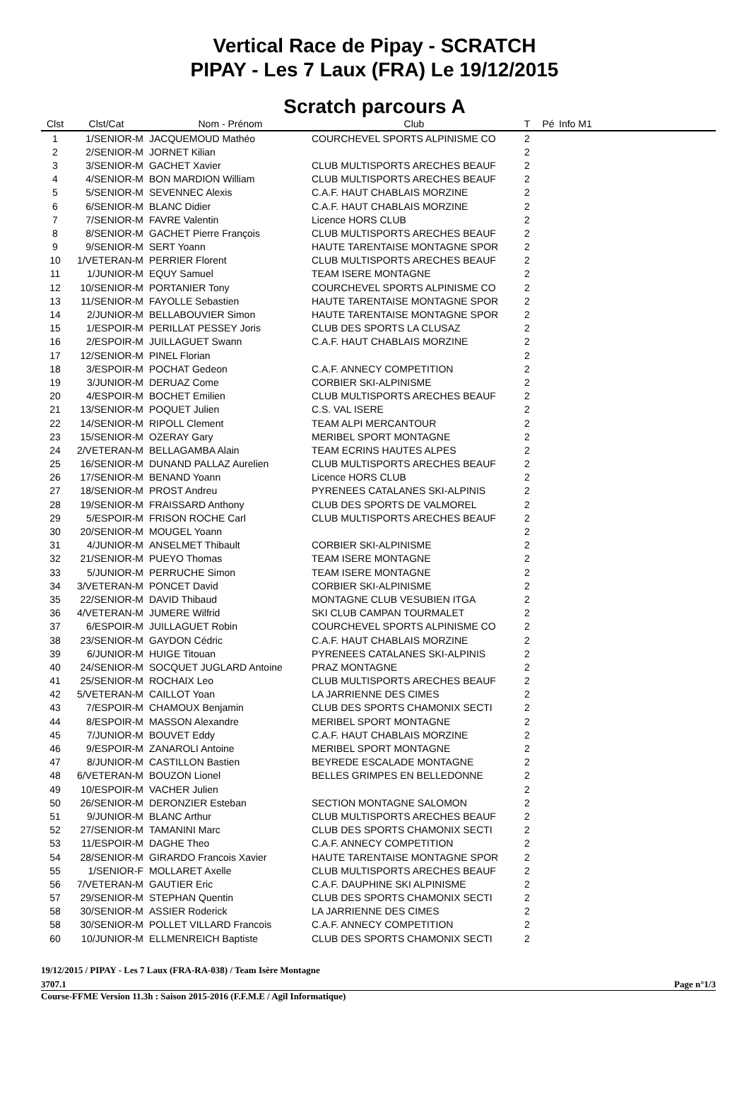Vertical Race de Pipay - SCRATCH
PIPAY - Les 7 Laux (FRA) Le 19/12/2015
Scratch parcours A
| Clst | Clst/Cat | Nom - Prénom | Club | T | Pé | Info M1 |
| --- | --- | --- | --- | --- | --- | --- |
| 1 | 1/SENIOR-M | JACQUEMOUD Mathéo | COURCHEVEL SPORTS ALPINISME CO | 2 | | |
| 2 | 2/SENIOR-M | JORNET Kilian | | 2 | | |
| 3 | 3/SENIOR-M | GACHET Xavier | CLUB MULTISPORTS ARECHES BEAUF | 2 | | |
| 4 | 4/SENIOR-M | BON MARDION William | CLUB MULTISPORTS ARECHES BEAUF | 2 | | |
| 5 | 5/SENIOR-M | SEVENNEC Alexis | C.A.F. HAUT CHABLAIS MORZINE | 2 | | |
| 6 | 6/SENIOR-M | BLANC Didier | C.A.F. HAUT CHABLAIS MORZINE | 2 | | |
| 7 | 7/SENIOR-M | FAVRE Valentin | Licence HORS CLUB | 2 | | |
| 8 | 8/SENIOR-M | GACHET Pierre François | CLUB MULTISPORTS ARECHES BEAUF | 2 | | |
| 9 | 9/SENIOR-M | SERT Yoann | HAUTE TARENTAISE MONTAGNE SPOR | 2 | | |
| 10 | 1/VETERAN-M | PERRIER Florent | CLUB MULTISPORTS ARECHES BEAUF | 2 | | |
| 11 | 1/JUNIOR-M | EQUY Samuel | TEAM ISERE MONTAGNE | 2 | | |
| 12 | 10/SENIOR-M | PORTANIER Tony | COURCHEVEL SPORTS ALPINISME CO | 2 | | |
| 13 | 11/SENIOR-M | FAYOLLE Sebastien | HAUTE TARENTAISE MONTAGNE SPOR | 2 | | |
| 14 | 2/JUNIOR-M | BELLABOUVIER Simon | HAUTE TARENTAISE MONTAGNE SPOR | 2 | | |
| 15 | 1/ESPOIR-M | PERILLAT PESSEY Joris | CLUB DES SPORTS LA CLUSAZ | 2 | | |
| 16 | 2/ESPOIR-M | JUILLAGUET Swann | C.A.F. HAUT CHABLAIS MORZINE | 2 | | |
| 17 | 12/SENIOR-M | PINEL Florian | | 2 | | |
| 18 | 3/ESPOIR-M | POCHAT Gedeon | C.A.F. ANNECY COMPETITION | 2 | | |
| 19 | 3/JUNIOR-M | DERUAZ Come | CORBIER SKI-ALPINISME | 2 | | |
| 20 | 4/ESPOIR-M | BOCHET Emilien | CLUB MULTISPORTS ARECHES BEAUF | 2 | | |
| 21 | 13/SENIOR-M | POQUET Julien | C.S. VAL ISERE | 2 | | |
| 22 | 14/SENIOR-M | RIPOLL Clement | TEAM ALPI MERCANTOUR | 2 | | |
| 23 | 15/SENIOR-M | OZERAY Gary | MERIBEL SPORT MONTAGNE | 2 | | |
| 24 | 2/VETERAN-M | BELLAGAMBA Alain | TEAM ECRINS HAUTES ALPES | 2 | | |
| 25 | 16/SENIOR-M | DUNAND PALLAZ Aurelien | CLUB MULTISPORTS ARECHES BEAUF | 2 | | |
| 26 | 17/SENIOR-M | BENAND Yoann | Licence HORS CLUB | 2 | | |
| 27 | 18/SENIOR-M | PROST Andreu | PYRENEES CATALANES SKI-ALPINIS | 2 | | |
| 28 | 19/SENIOR-M | FRAISSARD Anthony | CLUB DES SPORTS DE VALMOREL | 2 | | |
| 29 | 5/ESPOIR-M | FRISON ROCHE Carl | CLUB MULTISPORTS ARECHES BEAUF | 2 | | |
| 30 | 20/SENIOR-M | MOUGEL Yoann | | 2 | | |
| 31 | 4/JUNIOR-M | ANSELMET Thibault | CORBIER SKI-ALPINISME | 2 | | |
| 32 | 21/SENIOR-M | PUEYO Thomas | TEAM ISERE MONTAGNE | 2 | | |
| 33 | 5/JUNIOR-M | PERRUCHE Simon | TEAM ISERE MONTAGNE | 2 | | |
| 34 | 3/VETERAN-M | PONCET David | CORBIER SKI-ALPINISME | 2 | | |
| 35 | 22/SENIOR-M | DAVID Thibaud | MONTAGNE CLUB VESUBIEN ITGA | 2 | | |
| 36 | 4/VETERAN-M | JUMERE Wilfrid | SKI CLUB CAMPAN TOURMALET | 2 | | |
| 37 | 6/ESPOIR-M | JUILLAGUET Robin | COURCHEVEL SPORTS ALPINISME CO | 2 | | |
| 38 | 23/SENIOR-M | GAYDON Cédric | C.A.F. HAUT CHABLAIS MORZINE | 2 | | |
| 39 | 6/JUNIOR-M | HUIGE Titouan | PYRENEES CATALANES SKI-ALPINIS | 2 | | |
| 40 | 24/SENIOR-M | SOCQUET JUGLARD Antoine | PRAZ MONTAGNE | 2 | | |
| 41 | 25/SENIOR-M | ROCHAIX Leo | CLUB MULTISPORTS ARECHES BEAUF | 2 | | |
| 42 | 5/VETERAN-M | CAILLOT Yoan | LA JARRIENNE DES CIMES | 2 | | |
| 43 | 7/ESPOIR-M | CHAMOUX Benjamin | CLUB DES SPORTS CHAMONIX SECTI | 2 | | |
| 44 | 8/ESPOIR-M | MASSON Alexandre | MERIBEL SPORT MONTAGNE | 2 | | |
| 45 | 7/JUNIOR-M | BOUVET Eddy | C.A.F. HAUT CHABLAIS MORZINE | 2 | | |
| 46 | 9/ESPOIR-M | ZANAROLI Antoine | MERIBEL SPORT MONTAGNE | 2 | | |
| 47 | 8/JUNIOR-M | CASTILLON Bastien | BEYREDE ESCALADE MONTAGNE | 2 | | |
| 48 | 6/VETERAN-M | BOUZON Lionel | BELLES GRIMPES EN BELLEDONNE | 2 | | |
| 49 | 10/ESPOIR-M | VACHER Julien | | 2 | | |
| 50 | 26/SENIOR-M | DERONZIER Esteban | SECTION MONTAGNE SALOMON | 2 | | |
| 51 | 9/JUNIOR-M | BLANC Arthur | CLUB MULTISPORTS ARECHES BEAUF | 2 | | |
| 52 | 27/SENIOR-M | TAMANINI Marc | CLUB DES SPORTS CHAMONIX SECTI | 2 | | |
| 53 | 11/ESPOIR-M | DAGHE Theo | C.A.F. ANNECY COMPETITION | 2 | | |
| 54 | 28/SENIOR-M | GIRARDO Francois Xavier | HAUTE TARENTAISE MONTAGNE SPOR | 2 | | |
| 55 | 1/SENIOR-F | MOLLARET Axelle | CLUB MULTISPORTS ARECHES BEAUF | 2 | | |
| 56 | 7/VETERAN-M | GAUTIER Eric | C.A.F. DAUPHINE SKI ALPINISME | 2 | | |
| 57 | 29/SENIOR-M | STEPHAN Quentin | CLUB DES SPORTS CHAMONIX SECTI | 2 | | |
| 58 | 30/SENIOR-M | ASSIER Roderick | LA JARRIENNE DES CIMES | 2 | | |
| 58 | 30/SENIOR-M | POLLET VILLARD Francois | C.A.F. ANNECY COMPETITION | 2 | | |
| 60 | 10/JUNIOR-M | ELLMENREICH Baptiste | CLUB DES SPORTS CHAMONIX SECTI | 2 | | |
19/12/2015 / PIPAY - Les 7 Laux (FRA-RA-038) / Team Isère Montagne
3707.1 Page n°1/3
Course-FFME Version 11.3h : Saison 2015-2016 (F.F.M.E / Agil Informatique)